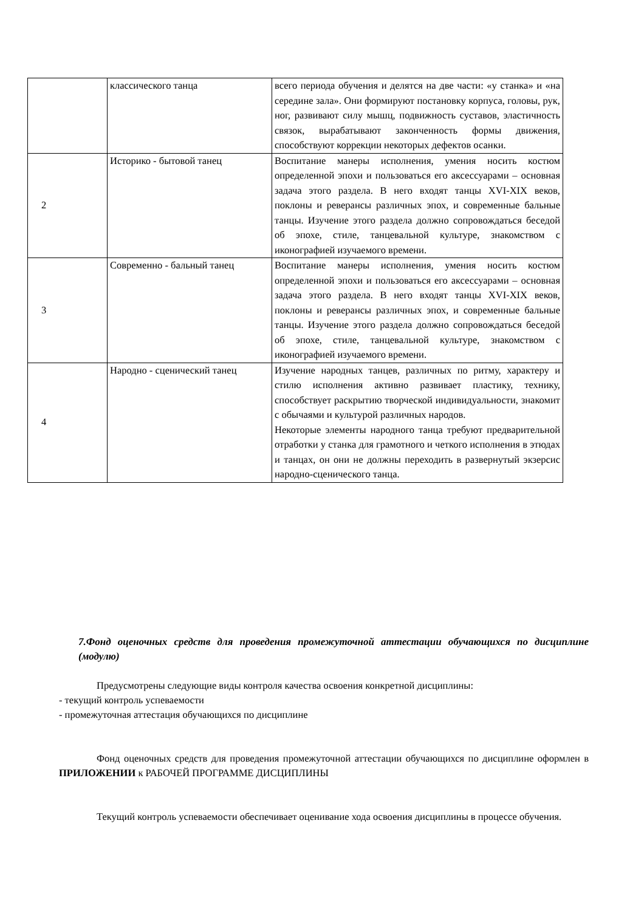| | классического танца | всего периода обучения и делятся на две части: «у станка» и «на середине зала». Они формируют постановку корпуса, головы, рук, ног, развивают силу мышц, подвижность суставов, эластичность связок, вырабатывают законченность формы движения, способствуют коррекции некоторых дефектов осанки. |
| 2 | Историко - бытовой танец | Воспитание манеры исполнения, умения носить костюм определенной эпохи и пользоваться его аксессуарами – основная задача этого раздела. В него входят танцы XVI-XIX веков, поклоны и реверансы различных эпох, и современные бальные танцы. Изучение этого раздела должно сопровождаться беседой об эпохе, стиле, танцевальной культуре, знакомством с иконографией изучаемого времени. |
| 3 | Современно - бальный танец | Воспитание манеры исполнения, умения носить костюм определенной эпохи и пользоваться его аксессуарами – основная задача этого раздела. В него входят танцы XVI-XIX веков, поклоны и реверансы различных эпох, и современные бальные танцы. Изучение этого раздела должно сопровождаться беседой об эпохе, стиле, танцевальной культуре, знакомством с иконографией изучаемого времени. |
| 4 | Народно - сценический танец | Изучение народных танцев, различных по ритму, характеру и стилю исполнения активно развивает пластику, технику, способствует раскрытию творческой индивидуальности, знакомит с обычаями и культурой различных народов. Некоторые элементы народного танца требуют предварительной отработки у станка для грамотного и четкого исполнения в этюдах и танцах, он они не должны переходить в развернутый экзерсис народно-сценического танца. |
7.Фонд оценочных средств для проведения промежуточной аттестации обучающихся по дисциплине (модулю)
Предусмотрены следующие виды контроля качества освоения конкретной дисциплины:
- текущий контроль успеваемости
- промежуточная аттестация обучающихся по дисциплине
Фонд оценочных средств для проведения промежуточной аттестации обучающихся по дисциплине оформлен в ПРИЛОЖЕНИИ к РАБОЧЕЙ ПРОГРАММЕ ДИСЦИПЛИНЫ
Текущий контроль успеваемости обеспечивает оценивание хода освоения дисциплины в процессе обучения.